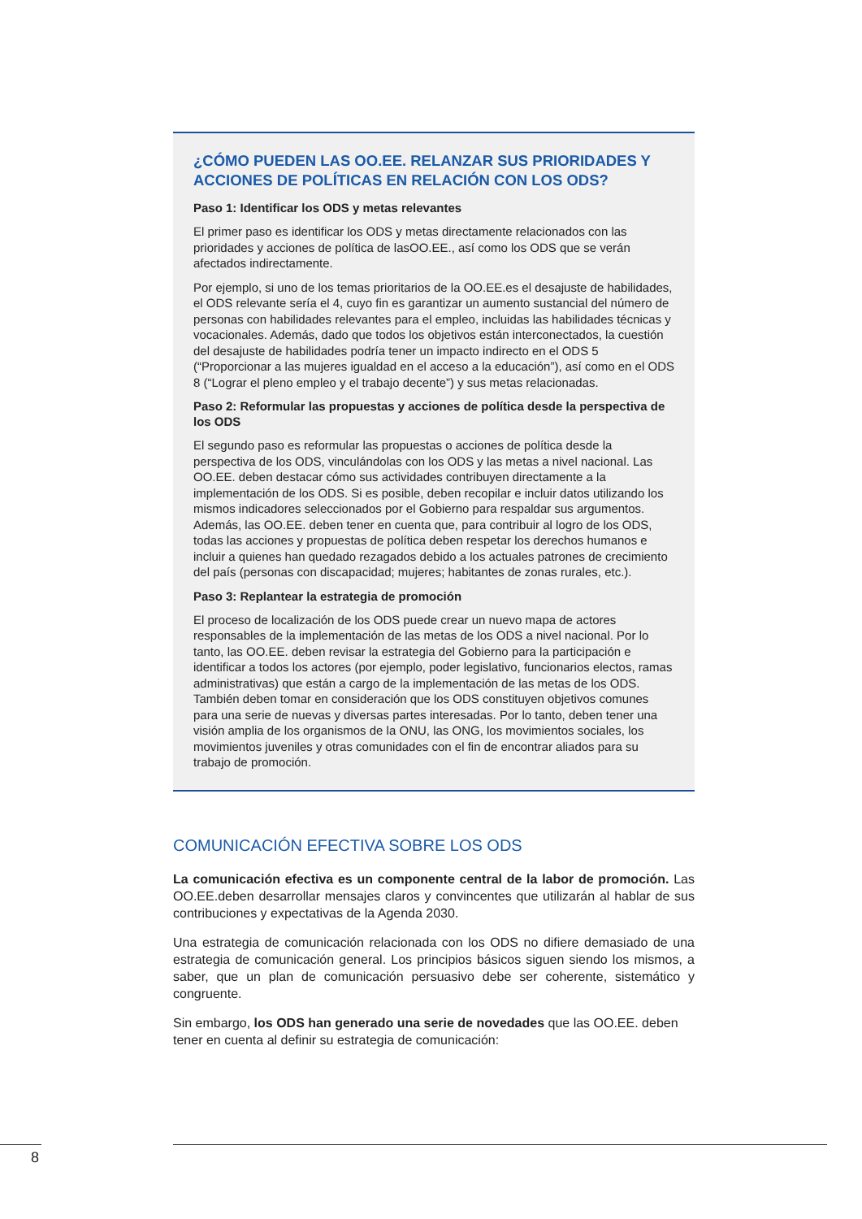¿CÓMO PUEDEN LAS OO.EE. RELANZAR SUS PRIORIDADES Y ACCIONES DE POLÍTICAS EN RELACIÓN CON LOS ODS?
Paso 1: Identificar los ODS y metas relevantes
El primer paso es identificar los ODS y metas directamente relacionados con las prioridades y acciones de política de lasOO.EE., así como los ODS que se verán afectados indirectamente.
Por ejemplo, si uno de los temas prioritarios de la OO.EE.es el desajuste de habilidades, el ODS relevante sería el 4, cuyo fin es garantizar un aumento sustancial del número de personas con habilidades relevantes para el empleo, incluidas las habilidades técnicas y vocacionales. Además, dado que todos los objetivos están interconectados, la cuestión del desajuste de habilidades podría tener un impacto indirecto en el ODS 5 (“Proporcionar a las mujeres igualdad en el acceso a la educación”), así como en el ODS 8 (“Lograr el pleno empleo y el trabajo decente”) y sus metas relacionadas.
Paso 2: Reformular las propuestas y acciones de política desde la perspectiva de los ODS
El segundo paso es reformular las propuestas o acciones de política desde la perspectiva de los ODS, vinculándolas con los ODS y las metas a nivel nacional. Las OO.EE. deben destacar cómo sus actividades contribuyen directamente a la implementación de los ODS. Si es posible, deben recopilar e incluir datos utilizando los mismos indicadores seleccionados por el Gobierno para respaldar sus argumentos. Además, las OO.EE. deben tener en cuenta que, para contribuir al logro de los ODS, todas las acciones y propuestas de política deben respetar los derechos humanos e incluir a quienes han quedado rezagados debido a los actuales patrones de crecimiento del país (personas con discapacidad; mujeres; habitantes de zonas rurales, etc.).
Paso 3: Replantear la estrategia de promoción
El proceso de localización de los ODS puede crear un nuevo mapa de actores responsables de la implementación de las metas de los ODS a nivel nacional. Por lo tanto, las OO.EE. deben revisar la estrategia del Gobierno para la participación e identificar a todos los actores (por ejemplo, poder legislativo, funcionarios electos, ramas administrativas) que están a cargo de la implementación de las metas de los ODS. También deben tomar en consideración que los ODS constituyen objetivos comunes para una serie de nuevas y diversas partes interesadas. Por lo tanto, deben tener una visión amplia de los organismos de la ONU, las ONG, los movimientos sociales, los movimientos juveniles y otras comunidades con el fin de encontrar aliados para su trabajo de promoción.
COMUNICACIÓN EFECTIVA SOBRE LOS ODS
La comunicación efectiva es un componente central de la labor de promoción. Las OO.EE.deben desarrollar mensajes claros y convincentes que utilizarán al hablar de sus contribuciones y expectativas de la Agenda 2030.
Una estrategia de comunicación relacionada con los ODS no difiere demasiado de una estrategia de comunicación general. Los principios básicos siguen siendo los mismos, a saber, que un plan de comunicación persuasivo debe ser coherente, sistemático y congruente.
Sin embargo, los ODS han generado una serie de novedades que las OO.EE. deben tener en cuenta al definir su estrategia de comunicación:
8